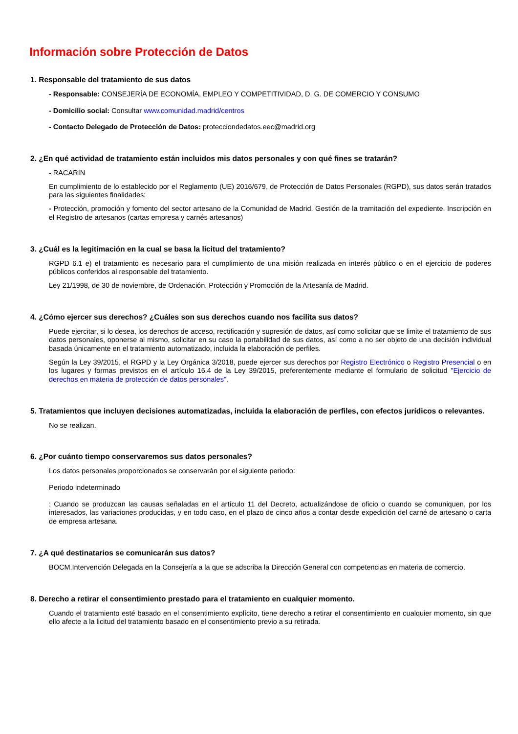Información sobre Protección de Datos
1. Responsable del tratamiento de sus datos
- Responsable: CONSEJERÍA DE ECONOMÍA, EMPLEO Y COMPETITIVIDAD, D. G. DE COMERCIO Y CONSUMO
- Domicilio social: Consultar www.comunidad.madrid/centros
- Contacto Delegado de Protección de Datos: protecciondedatos.eec@madrid.org
2. ¿En qué actividad de tratamiento están incluidos mis datos personales y con qué fines se tratarán?
- RACARIN
En cumplimiento de lo establecido por el Reglamento (UE) 2016/679, de Protección de Datos Personales (RGPD), sus datos serán tratados para las siguientes finalidades:
- Protección, promoción y fomento del sector artesano de la Comunidad de Madrid. Gestión de la tramitación del expediente. Inscripción en el Registro de artesanos (cartas empresa y carnés artesanos)
3. ¿Cuál es la legitimación en la cual se basa la licitud del tratamiento?
RGPD 6.1 e) el tratamiento es necesario para el cumplimiento de una misión realizada en interés público o en el ejercicio de poderes públicos conferidos al responsable del tratamiento.
Ley 21/1998, de 30 de noviembre, de Ordenación, Protección y Promoción de la Artesanía de Madrid.
4. ¿Cómo ejercer sus derechos? ¿Cuáles son sus derechos cuando nos facilita sus datos?
Puede ejercitar, si lo desea, los derechos de acceso, rectificación y supresión de datos, así como solicitar que se limite el tratamiento de sus datos personales, oponerse al mismo, solicitar en su caso la portabilidad de sus datos, así como a no ser objeto de una decisión individual basada únicamente en el tratamiento automatizado, incluida la elaboración de perfiles.
Según la Ley 39/2015, el RGPD y la Ley Orgánica 3/2018, puede ejercer sus derechos por Registro Electrónico o Registro Presencial o en los lugares y formas previstos en el artículo 16.4 de la Ley 39/2015, preferentemente mediante el formulario de solicitud "Ejercicio de derechos en materia de protección de datos personales".
5. Tratamientos que incluyen decisiones automatizadas, incluida la elaboración de perfiles, con efectos jurídicos o relevantes.
No se realizan.
6. ¿Por cuánto tiempo conservaremos sus datos personales?
Los datos personales proporcionados se conservarán por el siguiente periodo:
Periodo indeterminado
: Cuando se produzcan las causas señaladas en el artículo 11 del Decreto, actualizándose de oficio o cuando se comuniquen, por los interesados, las variaciones producidas, y en todo caso, en el plazo de cinco años a contar desde expedición del carné de artesano o carta de empresa artesana.
7. ¿A qué destinatarios se comunicarán sus datos?
BOCM.Intervención Delegada en la Consejería a la que se adscriba la Dirección General con competencias en materia de comercio.
8. Derecho a retirar el consentimiento prestado para el tratamiento en cualquier momento.
Cuando el tratamiento esté basado en el consentimiento explícito, tiene derecho a retirar el consentimiento en cualquier momento, sin que ello afecte a la licitud del tratamiento basado en el consentimiento previo a su retirada.